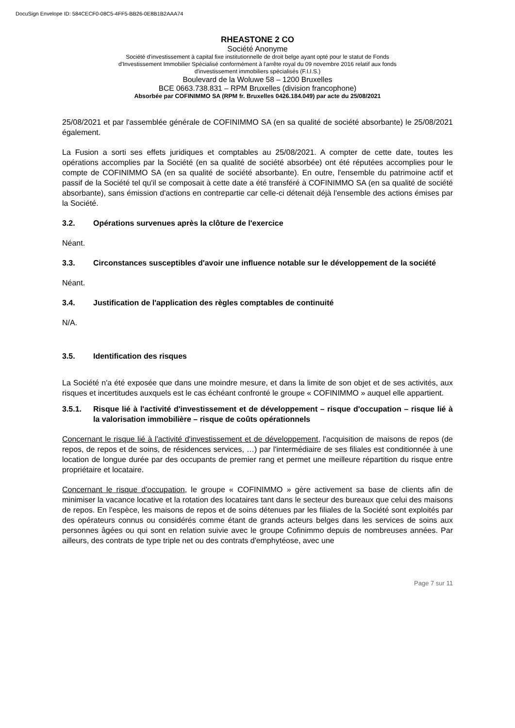DocuSign Envelope ID: 584CECF0-08C5-4FF5-BB26-0E8B1B2AAA74
RHEASTONE 2 CO
Société Anonyme
Société d'investissement à capital fixe institutionnelle de droit belge ayant opté pour le statut de Fonds
d'Investissement Immobilier Spécialisé conformément à l'arrête royal du 09 novembre 2016 relatif aux fonds
d'investissement immobiliers spécialisés (F.I.I.S.)
Boulevard de la Woluwe 58 – 1200 Bruxelles
BCE 0663.738.831 – RPM Bruxelles (division francophone)
Absorbée par COFINIMMO SA (RPM fr. Bruxelles 0426.184.049) par acte du 25/08/2021
25/08/2021 et par l'assemblée générale de COFINIMMO SA (en sa qualité de société absorbante) le 25/08/2021 également.
La Fusion a sorti ses effets juridiques et comptables au 25/08/2021. A compter de cette date, toutes les opérations accomplies par la Société (en sa qualité de société absorbée) ont été réputées accomplies pour le compte de COFINIMMO SA (en sa qualité de société absorbante). En outre, l'ensemble du patrimoine actif et passif de la Société tel qu'il se composait à cette date a été transféré à COFINIMMO SA (en sa qualité de société absorbante), sans émission d'actions en contrepartie car celle-ci détenait déjà l'ensemble des actions émises par la Société.
3.2. Opérations survenues après la clôture de l'exercice
Néant.
3.3. Circonstances susceptibles d'avoir une influence notable sur le développement de la société
Néant.
3.4. Justification de l'application des règles comptables de continuité
N/A.
3.5. Identification des risques
La Société n'a été exposée que dans une moindre mesure, et dans la limite de son objet et de ses activités, aux risques et incertitudes auxquels est le cas échéant confronté le groupe « COFINIMMO » auquel elle appartient.
3.5.1. Risque lié à l'activité d'investissement et de développement – risque d'occupation – risque lié à la valorisation immobilière – risque de coûts opérationnels
Concernant le risque lié à l'activité d'investissement et de développement, l'acquisition de maisons de repos (de repos, de repos et de soins, de résidences services, …) par l'intermédiaire de ses filiales est conditionnée à une location de longue durée par des occupants de premier rang et permet une meilleure répartition du risque entre propriétaire et locataire.
Concernant le risque d'occupation, le groupe « COFINIMMO » gère activement sa base de clients afin de minimiser la vacance locative et la rotation des locataires tant dans le secteur des bureaux que celui des maisons de repos. En l'espèce, les maisons de repos et de soins détenues par les filiales de la Société sont exploités par des opérateurs connus ou considérés comme étant de grands acteurs belges dans les services de soins aux personnes âgées ou qui sont en relation suivie avec le groupe Cofinimmo depuis de nombreuses années. Par ailleurs, des contrats de type triple net ou des contrats d'emphytéose, avec une
Page 7 sur 11